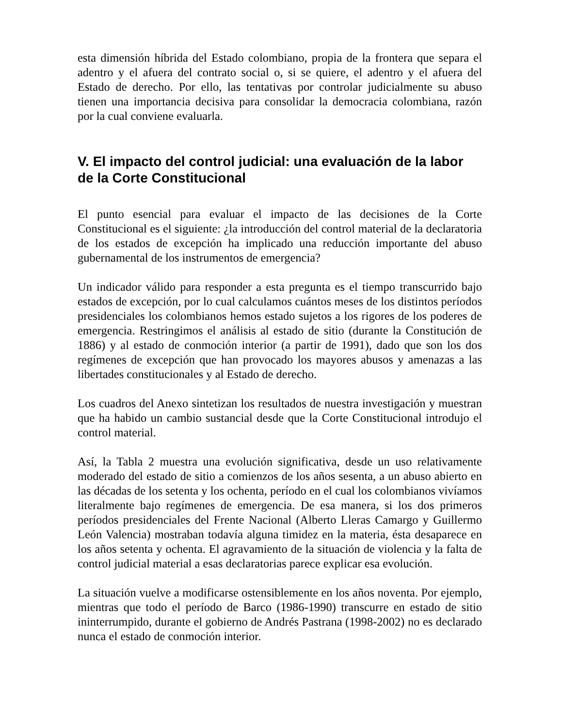esta dimensión híbrida del Estado colombiano, propia de la frontera que separa el adentro y el afuera del contrato social o, si se quiere, el adentro y el afuera del Estado de derecho. Por ello, las tentativas por controlar judicialmente su abuso tienen una importancia decisiva para consolidar la democracia colombiana, razón por la cual conviene evaluarla.
V. El impacto del control judicial: una evaluación de la labor de la Corte Constitucional
El punto esencial para evaluar el impacto de las decisiones de la Corte Constitucional es el siguiente: ¿la introducción del control material de la declaratoria de los estados de excepción ha implicado una reducción importante del abuso gubernamental de los instrumentos de emergencia?
Un indicador válido para responder a esta pregunta es el tiempo transcurrido bajo estados de excepción, por lo cual calculamos cuántos meses de los distintos períodos presidenciales los colombianos hemos estado sujetos a los rigores de los poderes de emergencia. Restringimos el análisis al estado de sitio (durante la Constitución de 1886) y al estado de conmoción interior (a partir de 1991), dado que son los dos regímenes de excepción que han provocado los mayores abusos y amenazas a las libertades constitucionales y al Estado de derecho.
Los cuadros del Anexo sintetizan los resultados de nuestra investigación y muestran que ha habido un cambio sustancial desde que la Corte Constitucional introdujo el control material.
Así, la Tabla 2 muestra una evolución significativa, desde un uso relativamente moderado del estado de sitio a comienzos de los años sesenta, a un abuso abierto en las décadas de los setenta y los ochenta, período en el cual los colombianos vivíamos literalmente bajo regímenes de emergencia. De esa manera, si los dos primeros períodos presidenciales del Frente Nacional (Alberto Lleras Camargo y Guillermo León Valencia) mostraban todavía alguna timidez en la materia, ésta desaparece en los años setenta y ochenta. El agravamiento de la situación de violencia y la falta de control judicial material a esas declaratorias parece explicar esa evolución.
La situación vuelve a modificarse ostensiblemente en los años noventa. Por ejemplo, mientras que todo el período de Barco (1986-1990) transcurre en estado de sitio ininterrumpido, durante el gobierno de Andrés Pastrana (1998-2002) no es declarado nunca el estado de conmoción interior.